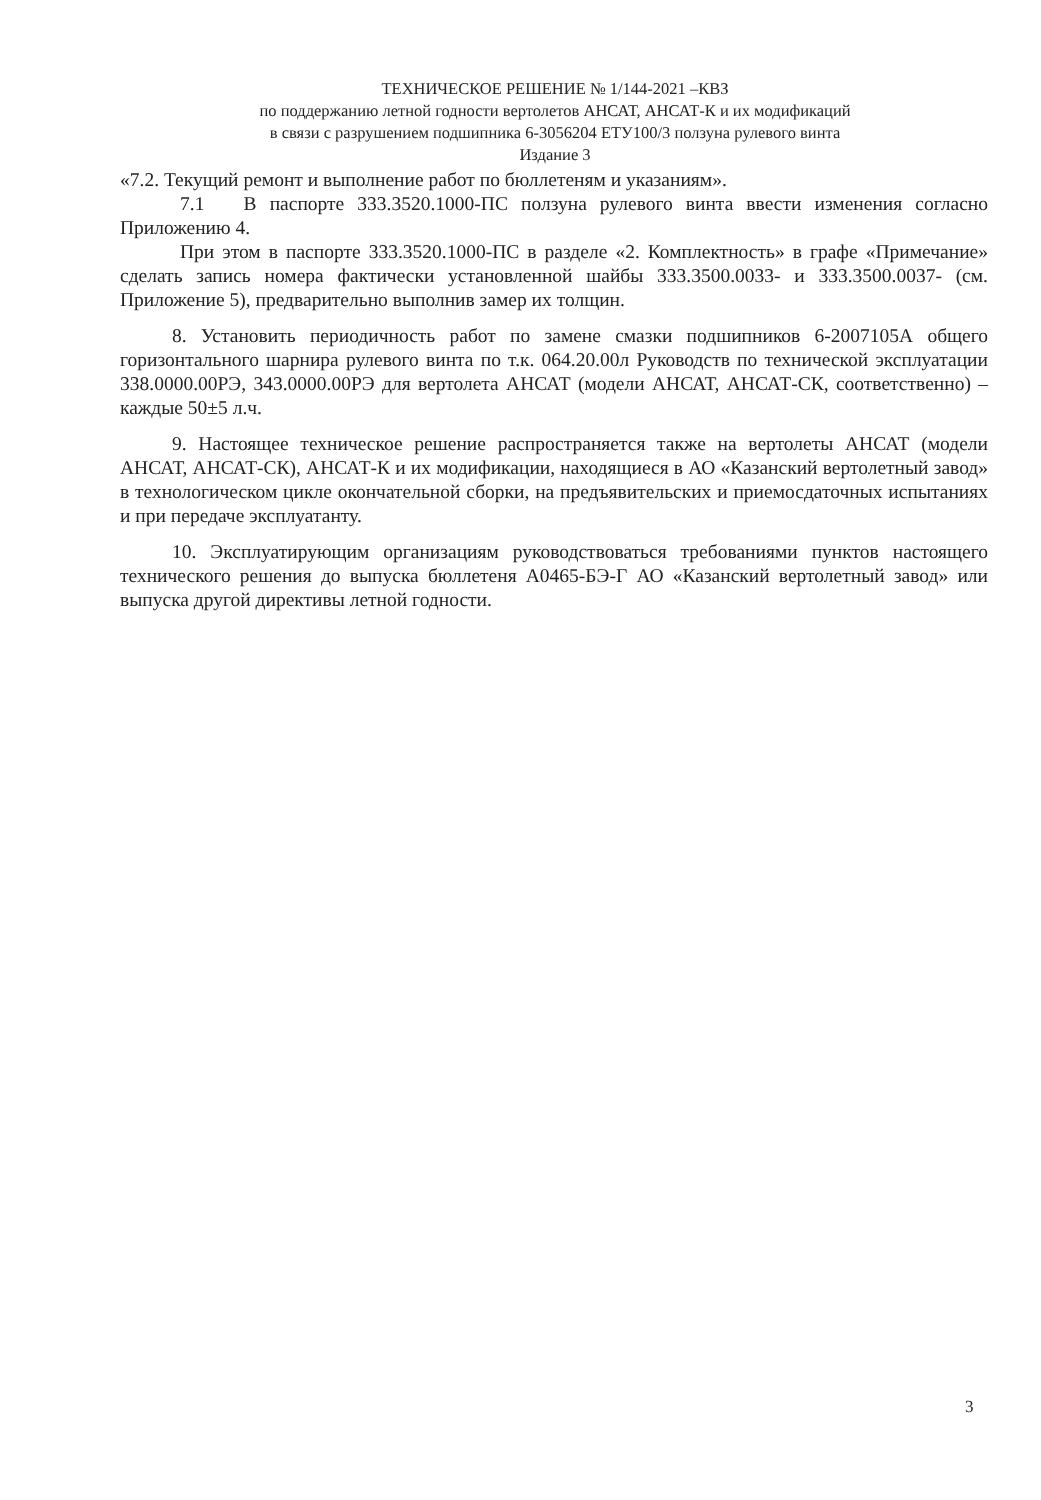ТЕХНИЧЕСКОЕ РЕШЕНИЕ № 1/144-2021 –КВЗ
по поддержанию летной годности вертолетов АНСАТ, АНСАТ-К и их модификаций
в связи с разрушением подшипника 6-3056204 ЕТУ100/3 ползуна рулевого винта
Издание 3
«7.2. Текущий ремонт и выполнение работ по бюллетеням и указаниям».
7.1 В паспорте 333.3520.1000-ПС ползуна рулевого винта ввести изменения согласно Приложению 4.
При этом в паспорте 333.3520.1000-ПС в разделе «2. Комплектность» в графе «Примечание» сделать запись номера фактически установленной шайбы 333.3500.0033- и 333.3500.0037- (см. Приложение 5), предварительно выполнив замер их толщин.
8. Установить периодичность работ по замене смазки подшипников 6-2007105А общего горизонтального шарнира рулевого винта по т.к. 064.20.00л Руководств по технической эксплуатации 338.0000.00РЭ, 343.0000.00РЭ для вертолета АНСАТ (модели АНСАТ, АНСАТ-СК, соответственно) – каждые 50±5 л.ч.
9. Настоящее техническое решение распространяется также на вертолеты АНСАТ (модели АНСАТ, АНСАТ-СК), АНСАТ-К и их модификации, находящиеся в АО «Казанский вертолетный завод» в технологическом цикле окончательной сборки, на предъявительских и приемосдаточных испытаниях и при передаче эксплуатанту.
10. Эксплуатирующим организациям руководствоваться требованиями пунктов настоящего технического решения до выпуска бюллетеня А0465-БЭ-Г АО «Казанский вертолетный завод» или выпуска другой директивы летной годности.
3